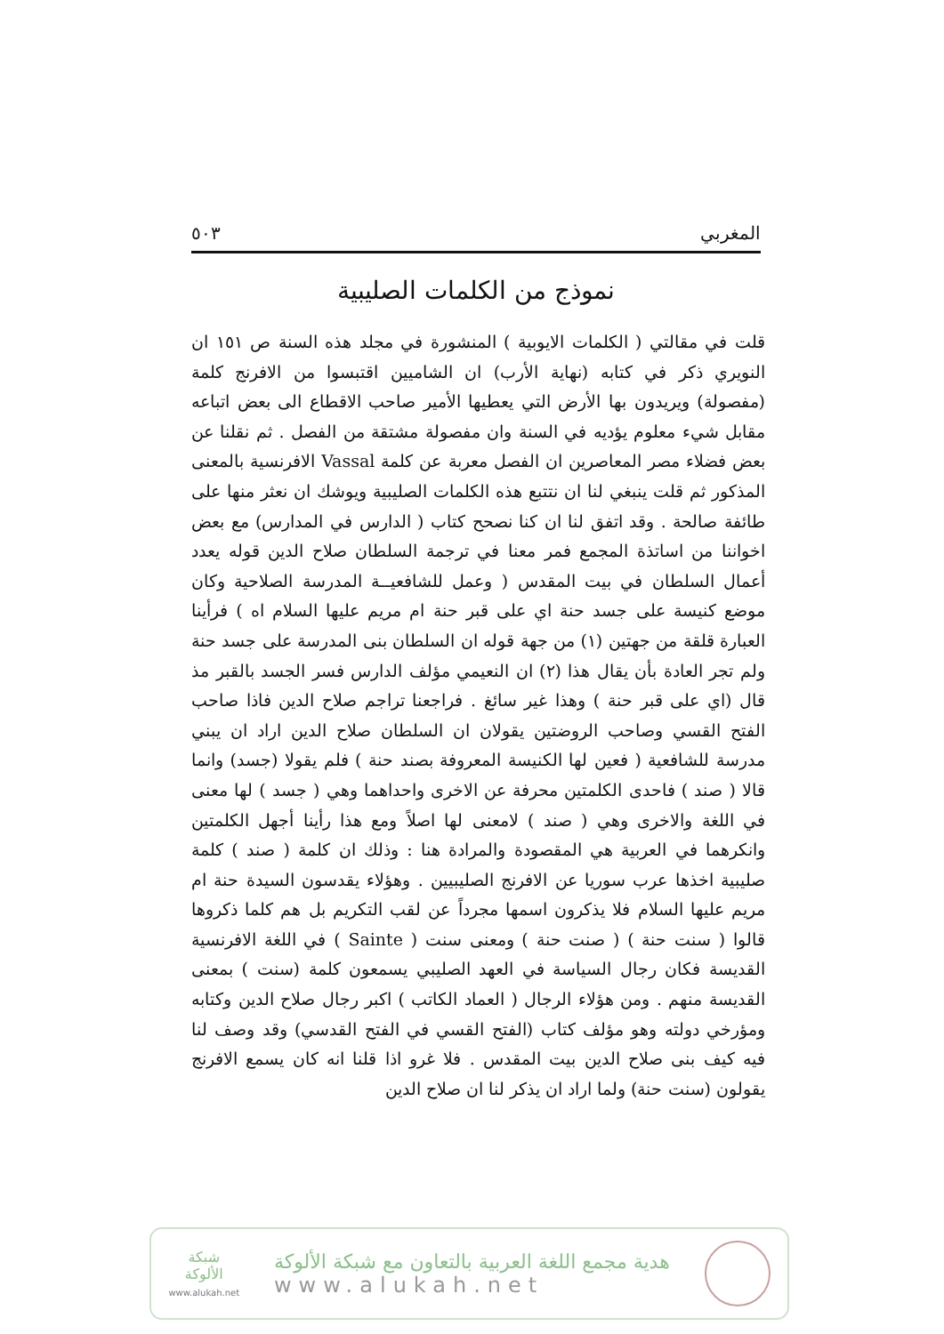المغربي ٥٠٣
نموذج من الكلمات الصليبية
قلت في مقالتي ( الكلمات الايوبية ) المنشورة في مجلد هذه السنة ص ١٥١ ان النويري ذكر في كتابه (نهاية الأرب) ان الشاميين اقتبسوا من الافرنج كلمة (مفصولة) ويريدون بها الأرض التي يعطيها الأمير صاحب الاقطاع الى بعض اتباعه مقابل شيء معلوم يؤديه في السنة وان مفصولة مشتقة من الفصل . ثم نقلنا عن بعض فضلاء مصر المعاصرين ان الفصل معربة عن كلمة Vassal الافرنسية بالمعنى المذكور ثم قلت ينبغي لنا ان نتتبع هذه الكلمات الصليبية ويوشك ان نعثر منها على طائفة صالحة . وقد اتفق لنا ان كنا نصحح كتاب ( الدارس في المدارس) مع بعض اخواننا من اساتذة المجمع فمر معنا في ترجمة السلطان صلاح الدين قوله يعدد أعمال السلطان في بيت المقدس ( وعمل للشافعيــة المدرسة الصلاحية وكان موضع كنيسة على جسد حنة اي على قبر حنة ام مريم عليها السلام اه ) فرأينا العبارة قلقة من جهتين (١) من جهة قوله ان السلطان بنى المدرسة على جسد حنة ولم تجر العادة بأن يقال هذا (٢) ان النعيمي مؤلف الدارس فسر الجسد بالقبر مذ قال (اي على قبر حنة ) وهذا غير سائغ . فراجعنا تراجم صلاح الدين فاذا صاحب الفتح القسي وصاحب الروضتين يقولان ان السلطان صلاح الدين اراد ان يبني مدرسة للشافعية ( فعين لها الكنيسة المعروفة بصند حنة ) فلم يقولا (جسد) وانما قالا ( صند ) فاحدى الكلمتين محرفة عن الاخرى واحداهما وهي ( جسد ) لها معنى في اللغة والاخرى وهي ( صند ) لامعنى لها اصلاً ومع هذا رأينا أجهل الكلمتين وانكرهما في العربية هي المقصودة والمرادة هنا : وذلك ان كلمة ( صند ) كلمة صليبية اخذها عرب سوريا عن الافرنج الصليبيين . وهؤلاء يقدسون السيدة حنة ام مريم عليها السلام فلا يذكرون اسمها مجرداً عن لقب التكريم بل هم كلما ذكروها قالوا ( سنت حنة ) ( صنت حنة ) ومعنى سنت ( Sainte ) في اللغة الافرنسية القديسة فكان رجال السياسة في العهد الصليبي يسمعون كلمة (سنت ) بمعنى القديسة منهم . ومن هؤلاء الرجال ( العماد الكاتب ) اكبر رجال صلاح الدين وكتابه ومؤرخي دولته وهو مؤلف كتاب (الفتح القسي في الفتح القدسي) وقد وصف لنا فيه كيف بنى صلاح الدين بيت المقدس . فلا غرو اذا قلنا انه كان يسمع الافرنج يقولون (سنت حنة) ولما اراد ان يذكر لنا ان صلاح الدين
هدية مجمع اللغة العربية بالتعاون مع شبكة الألوكة
www.alukah.net
شبكة
الألوكة
www.alukah.net